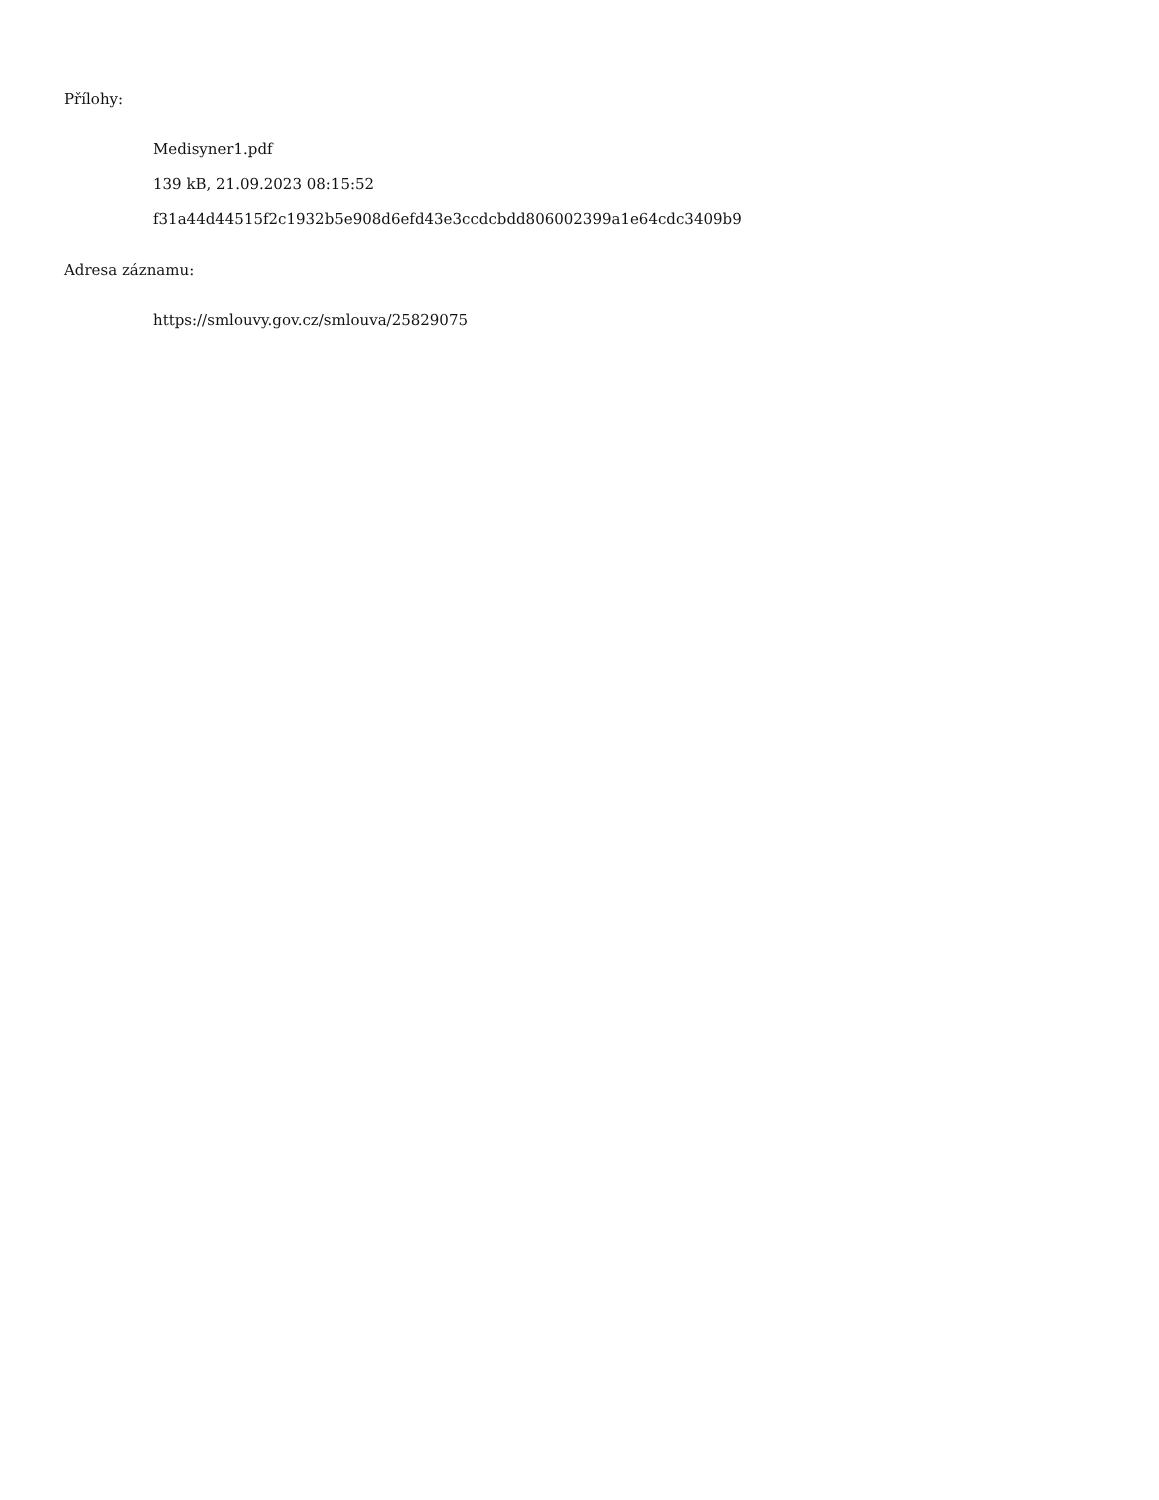Přílohy:
Medisyner1.pdf
139 kB, 21.09.2023 08:15:52
f31a44d44515f2c1932b5e908d6efd43e3ccdcbdd806002399a1e64cdc3409b9
Adresa záznamu:
https://smlouvy.gov.cz/smlouva/25829075